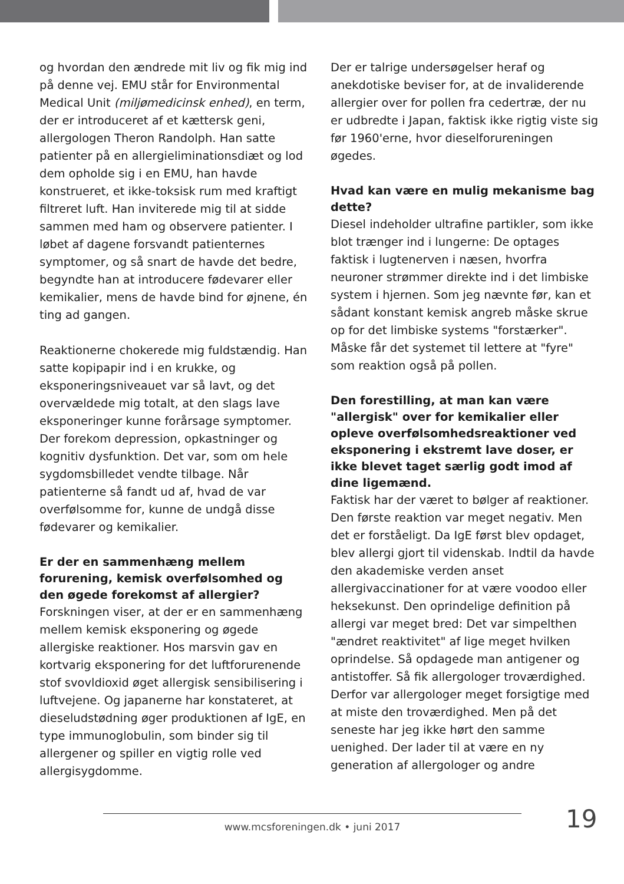og hvordan den ændrede mit liv og fik mig ind på denne vej. EMU står for Environmental Medical Unit (miljømedicinsk enhed), en term, der er introduceret af et kættersk geni, allergologen Theron Randolph. Han satte patienter på en allergieliminationsdiæt og lod dem opholde sig i en EMU, han havde konstrueret, et ikke-toksisk rum med kraftigt filtreret luft. Han inviterede mig til at sidde sammen med ham og observere patienter. I løbet af dagene forsvandt patienternes symptomer, og så snart de havde det bedre, begyndte han at introducere fødevarer eller kemikalier, mens de havde bind for øjnene, én ting ad gangen.
Reaktionerne chokerede mig fuldstændig. Han satte kopipapir ind i en krukke, og eksponeringsniveauet var så lavt, og det overvældede mig totalt, at den slags lave eksponeringer kunne forårsage symptomer. Der forekom depression, opkastninger og kognitiv dysfunktion. Det var, som om hele sygdomsbilledet vendte tilbage. Når patienterne så fandt ud af, hvad de var overfølsomme for, kunne de undgå disse fødevarer og kemikalier.
Er der en sammenhæng mellem forurening, kemisk overfølsomhed og den øgede forekomst af allergier?
Forskningen viser, at der er en sammenhæng mellem kemisk eksponering og øgede allergiske reaktioner. Hos marsvin gav en kortvarig eksponering for det luftforurenende stof svovldioxid øget allergisk sensibilisering i luftvejene. Og japanerne har konstateret, at dieseludstødning øger produktionen af IgE, en type immunoglobulin, som binder sig til allergener og spiller en vigtig rolle ved allergisygdomme.
Der er talrige undersøgelser heraf og anekdotiske beviser for, at de invaliderende allergier over for pollen fra cedertræ, der nu er udbredte i Japan, faktisk ikke rigtig viste sig før 1960'erne, hvor dieselforureningen øgedes.
Hvad kan være en mulig mekanisme bag dette?
Diesel indeholder ultrafine partikler, som ikke blot trænger ind i lungerne: De optages faktisk i lugtenerven i næsen, hvorfra neuroner strømmer direkte ind i det limbiske system i hjernen. Som jeg nævnte før, kan et sådant konstant kemisk angreb måske skrue op for det limbiske systems "forstærker". Måske får det systemet til lettere at "fyre" som reaktion også på pollen.
Den forestilling, at man kan være "allergisk" over for kemikalier eller opleve overfølsomhedsreaktioner ved eksponering i ekstremt lave doser, er ikke blevet taget særlig godt imod af dine ligemænd.
Faktisk har der været to bølger af reaktioner. Den første reaktion var meget negativ. Men det er forståeligt. Da IgE først blev opdaget, blev allergi gjort til videnskab. Indtil da havde den akademiske verden anset allergivaccinationer for at være voodoo eller heksekunst. Den oprindelige definition på allergi var meget bred: Det var simpelthen "ændret reaktivitet" af lige meget hvilken oprindelse. Så opdagede man antigener og antistoffer. Så fik allergologer troværdighed. Derfor var allergologer meget forsigtige med at miste den troværdighed. Men på det seneste har jeg ikke hørt den samme uenighed. Der lader til at være en ny generation af allergologer og andre
www.mcsforeningen.dk • juni 2017 19